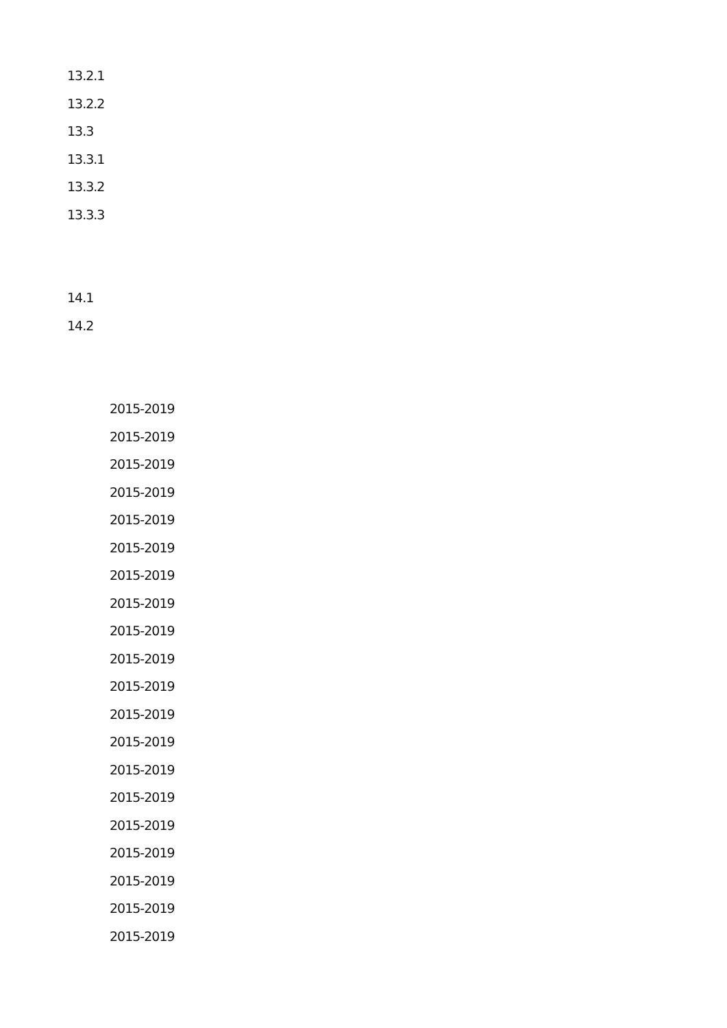13.2.1
13.2.2
13.3
13.3.1
13.3.2
13.3.3
14.1
14.2
2015-2019
2015-2019
2015-2019
2015-2019
2015-2019
2015-2019
2015-2019
2015-2019
2015-2019
2015-2019
2015-2019
2015-2019
2015-2019
2015-2019
2015-2019
2015-2019
2015-2019
2015-2019
2015-2019
2015-2019